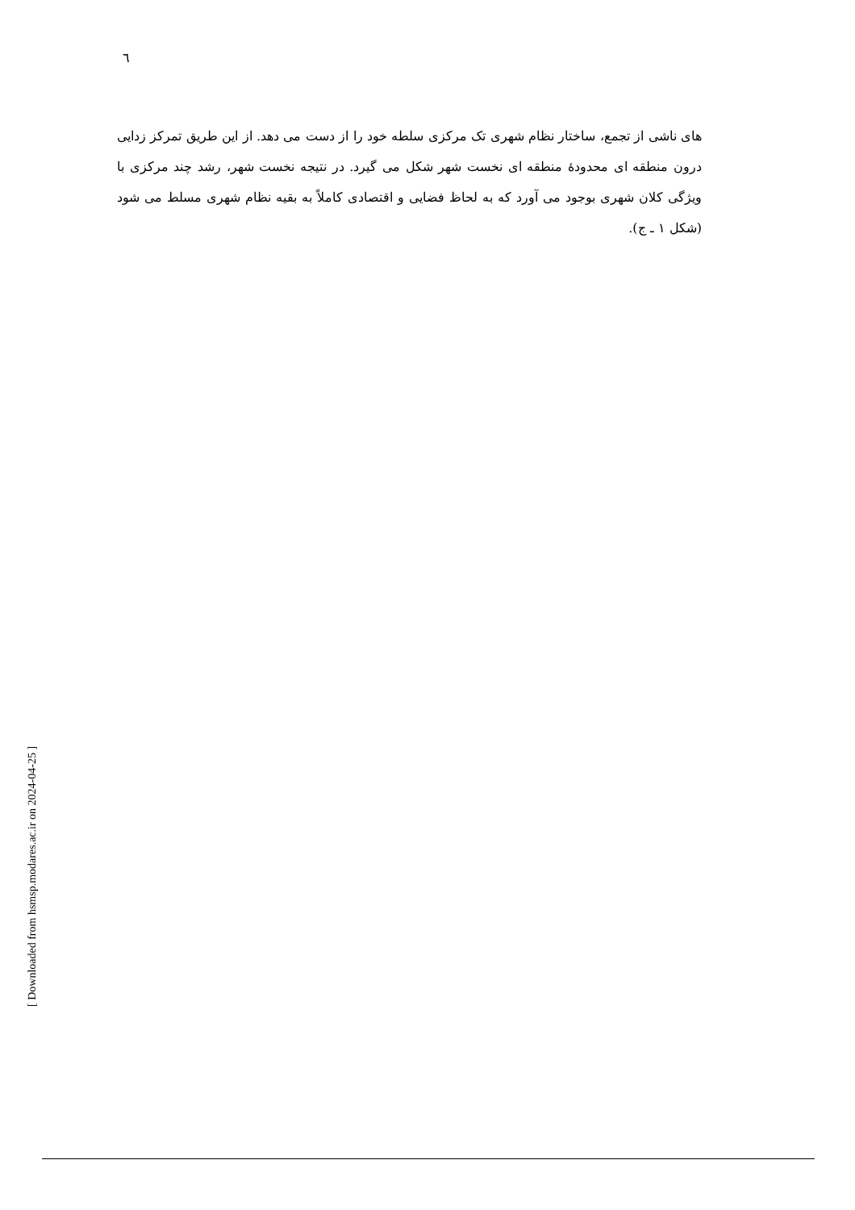٦
های ناشی از تجمع، ساختار نظام شهری تک مرکزی سلطه خود را از دست می دهد. از این طریق تمرکز زدایی درون منطقه ای محدودهٔ منطقه ای نخست شهر شکل می گیرد. در نتیجه نخست شهر، رشد چند مرکزی با ویژگی کلان شهری بوجود می آورد که به لحاظ فضایی و اقتصادی کاملاً به بقیه نظام شهری مسلط می شود (شکل ۱ ـ ج).
[ Downloaded from hsmsp.modares.ac.ir on 2024-04-25 ]